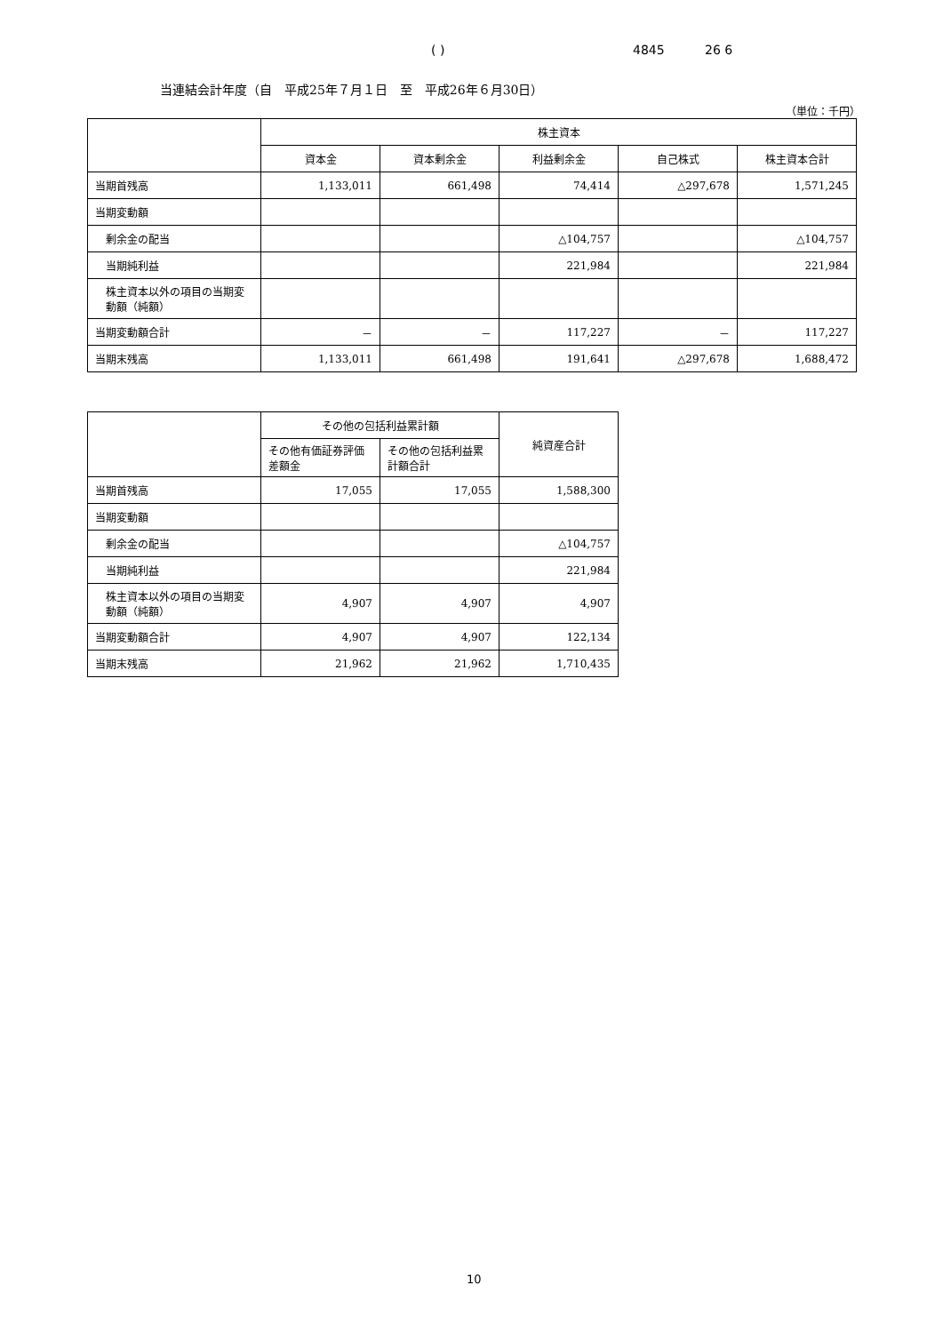( ) 4845 26 6
当連結会計年度（自　平成25年７月１日　至　平成26年６月30日）
（単位：千円）
| | 株主資本 | | | | |
| --- | --- | --- | --- | --- | --- |
| | 資本金 | 資本剰余金 | 利益剰余金 | 自己株式 | 株主資本合計 |
| 当期首残高 | 1,133,011 | 661,498 | 74,414 | △297,678 | 1,571,245 |
| 当期変動額 | | | | | |
| 剰余金の配当 | | | △104,757 | | △104,757 |
| 当期純利益 | | | 221,984 | | 221,984 |
| 株主資本以外の項目の当期変動額（純額） | | | | | |
| 当期変動額合計 | － | － | 117,227 | － | 117,227 |
| 当期末残高 | 1,133,011 | 661,498 | 191,641 | △297,678 | 1,688,472 |
| | その他の包括利益累計額 | | 純資産合計 |
| --- | --- | --- | --- |
| | その他有価証券評価差額金 | その他の包括利益累計額合計 | |
| 当期首残高 | 17,055 | 17,055 | 1,588,300 |
| 当期変動額 | | | |
| 剰余金の配当 | | | △104,757 |
| 当期純利益 | | | 221,984 |
| 株主資本以外の項目の当期変動額（純額） | 4,907 | 4,907 | 4,907 |
| 当期変動額合計 | 4,907 | 4,907 | 122,134 |
| 当期末残高 | 21,962 | 21,962 | 1,710,435 |
10